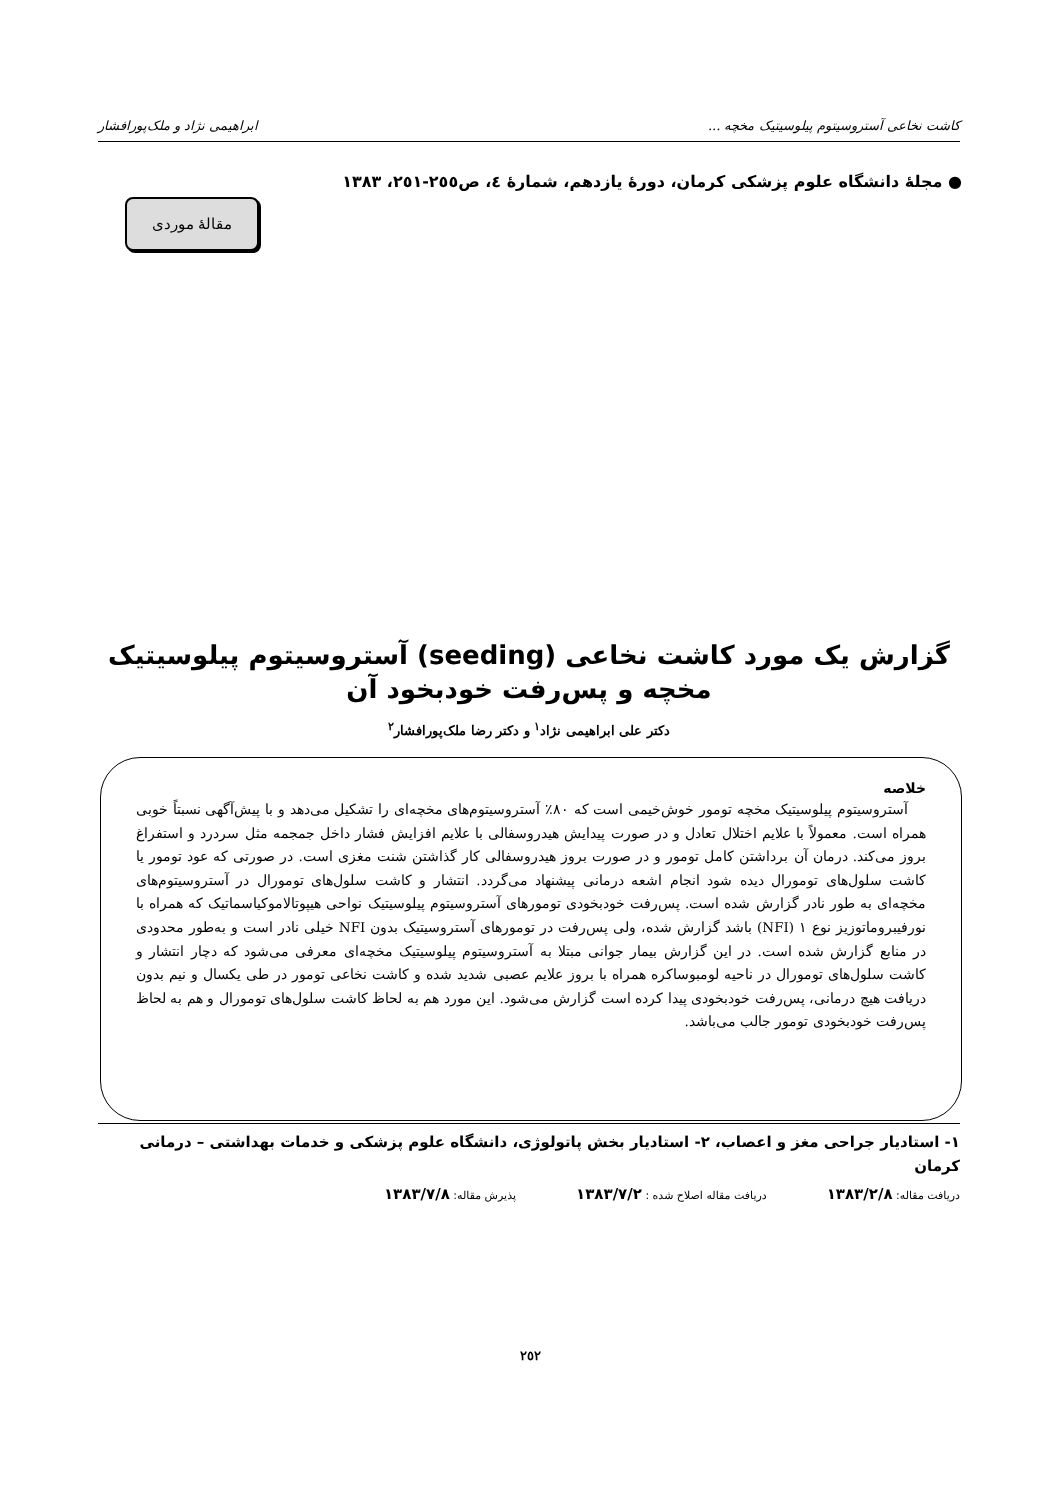کاشت نخاعی آستروسیتوم پیلوسیتیک مخچه ... ابراهیمی نژاد و ملک‌پورافشار
● مجلهٔ دانشگاه علوم پزشکی کرمان، دورهٔ یازدهم، شمارهٔ ٤، ص٢٥٥-٢٥١، ١٣٨٣
مقالهٔ موردی
گزارش یک مورد کاشت نخاعی (seeding) آستروسیتوم پیلوسیتیک مخچه و پس‌رفت خودبخود آن
دکتر علی ابراهیمی نژاد<sup>١</sup> و دکتر رضا ملک‌پورافشار<sup>٢</sup>
خلاصه
آستروسیتوم پیلوسیتیک مخچه تومور خوش‌خیمی است که ٨٠٪ آستروسیتوم‌های مخچه‌ای را تشکیل می‌دهد و با پیش‌آگهی نسبتاً خوبی همراه است. معمولاً با علایم اختلال تعادل و در صورت پیدایش هیدروسفالی با علایم افزایش فشار داخل جمجمه مثل سردرد و استفراغ بروز می‌کند. درمان آن برداشتن کامل تومور و در صورت بروز هیدروسفالی کار گذاشتن شنت مغزی است. در صورتی که عود تومور یا کاشت سلول‌های تومورال دیده شود انجام اشعه درمانی پیشنهاد می‌گردد. انتشار و کاشت سلول‌های تومورال در آستروسیتوم‌های مخچه‌ای به طور نادر گزارش شده است. پس‌رفت خودبخودی تومورهای آستروسیتوم پیلوسیتیک نواحی هیپوتالاموکیاسماتیک که همراه با نورفیبروماتوزیز نوع ١ (NFI) باشد گزارش شده، ولی پس‌رفت در تومورهای آستروسیتیک بدون NFI خیلی نادر است و به‌طور محدودی در منابع گزارش شده است. در این گزارش بیمار جوانی مبتلا به آستروسیتوم پیلوسیتیک مخچه‌ای معرفی می‌شود که دچار انتشار و کاشت سلول‌های تومورال در ناحیه لومبوساکره همراه با بروز علایم عصبی شدید شده و کاشت نخاعی تومور در طی یکسال و نیم بدون دریافت هیچ درمانی، پس‌رفت خودبخودی پیدا کرده است گزارش می‌شود. این مورد هم به لحاظ کاشت سلول‌های تومورال و هم به لحاظ پس‌رفت خودبخودی تومور جالب می‌باشد.
١- استادیار جراحی مغز و اعصاب، ٢- استادیار بخش پاتولوژی، دانشگاه علوم پزشکی و خدمات بهداشتی – درمانی کرمان
دریافت مقاله: ١٣٨٣/٢/٨ دریافت مقاله اصلاح شده : ١٣٨٣/٧/٢ پذیرش مقاله: ١٣٨٣/٧/٨
٢٥٢